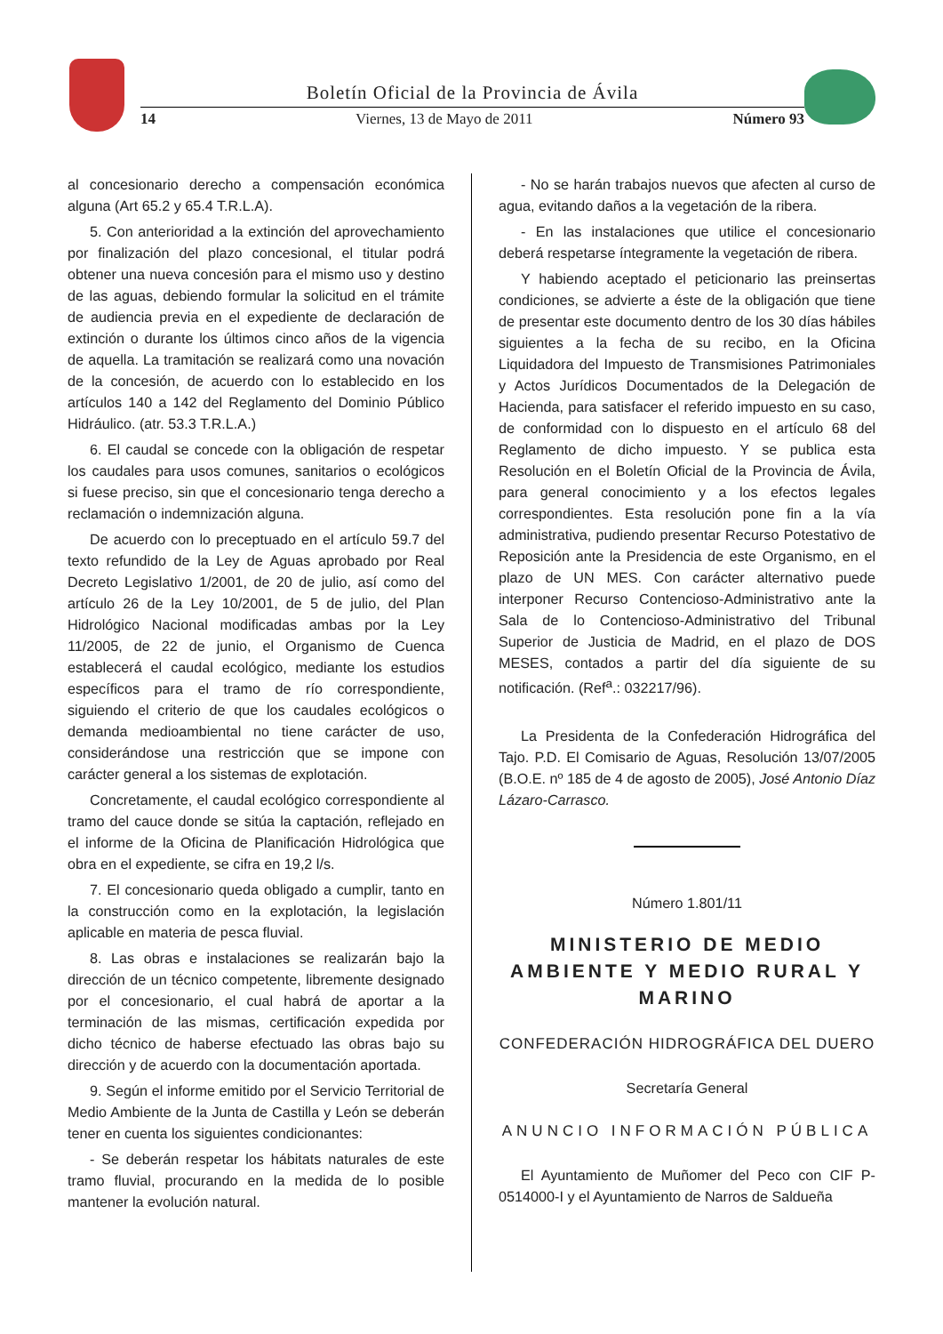Boletín Oficial de la Provincia de Ávila
14 Viernes, 13 de Mayo de 2011 Número 93
al concesionario derecho a compensación económica alguna (Art 65.2 y 65.4 T.R.L.A).
5. Con anterioridad a la extinción del aprovechamiento por finalización del plazo concesional, el titular podrá obtener una nueva concesión para el mismo uso y destino de las aguas, debiendo formular la solicitud en el trámite de audiencia previa en el expediente de declaración de extinción o durante los últimos cinco años de la vigencia de aquella. La tramitación se realizará como una novación de la concesión, de acuerdo con lo establecido en los artículos 140 a 142 del Reglamento del Dominio Público Hidráulico. (atr. 53.3 T.R.L.A.)
6. El caudal se concede con la obligación de respetar los caudales para usos comunes, sanitarios o ecológicos si fuese preciso, sin que el concesionario tenga derecho a reclamación o indemnización alguna.
De acuerdo con lo preceptuado en el artículo 59.7 del texto refundido de la Ley de Aguas aprobado por Real Decreto Legislativo 1/2001, de 20 de julio, así como del artículo 26 de la Ley 10/2001, de 5 de julio, del Plan Hidrológico Nacional modificadas ambas por la Ley 11/2005, de 22 de junio, el Organismo de Cuenca establecerá el caudal ecológico, mediante los estudios específicos para el tramo de río correspondiente, siguiendo el criterio de que los caudales ecológicos o demanda medioambiental no tiene carácter de uso, considerándose una restricción que se impone con carácter general a los sistemas de explotación.
Concretamente, el caudal ecológico correspondiente al tramo del cauce donde se sitúa la captación, reflejado en el informe de la Oficina de Planificación Hidrológica que obra en el expediente, se cifra en 19,2 l/s.
7. El concesionario queda obligado a cumplir, tanto en la construcción como en la explotación, la legislación aplicable en materia de pesca fluvial.
8. Las obras e instalaciones se realizarán bajo la dirección de un técnico competente, libremente designado por el concesionario, el cual habrá de aportar a la terminación de las mismas, certificación expedida por dicho técnico de haberse efectuado las obras bajo su dirección y de acuerdo con la documentación aportada.
9. Según el informe emitido por el Servicio Territorial de Medio Ambiente de la Junta de Castilla y León se deberán tener en cuenta los siguientes condicionantes:
- Se deberán respetar los hábitats naturales de este tramo fluvial, procurando en la medida de lo posible mantener la evolución natural.
- No se harán trabajos nuevos que afecten al curso de agua, evitando daños a la vegetación de la ribera.
- En las instalaciones que utilice el concesionario deberá respetarse íntegramente la vegetación de ribera.
Y habiendo aceptado el peticionario las preinsertas condiciones, se advierte a éste de la obligación que tiene de presentar este documento dentro de los 30 días hábiles siguientes a la fecha de su recibo, en la Oficina Liquidadora del Impuesto de Transmisiones Patrimoniales y Actos Jurídicos Documentados de la Delegación de Hacienda, para satisfacer el referido impuesto en su caso, de conformidad con lo dispuesto en el artículo 68 del Reglamento de dicho impuesto. Y se publica esta Resolución en el Boletín Oficial de la Provincia de Ávila, para general conocimiento y a los efectos legales correspondientes. Esta resolución pone fin a la vía administrativa, pudiendo presentar Recurso Potestativo de Reposición ante la Presidencia de este Organismo, en el plazo de UN MES. Con carácter alternativo puede interponer Recurso Contencioso-Administrativo ante la Sala de lo Contencioso-Administrativo del Tribunal Superior de Justicia de Madrid, en el plazo de DOS MESES, contados a partir del día siguiente de su notificación. (Ref<sup>a</sup>.: 032217/96).
La Presidenta de la Confederación Hidrográfica del Tajo. P.D. El Comisario de Aguas, Resolución 13/07/2005 (B.O.E. nº 185 de 4 de agosto de 2005), José Antonio Díaz Lázaro-Carrasco.
Número 1.801/11
MINISTERIO DE MEDIO AMBIENTE Y MEDIO RURAL Y MARINO
CONFEDERACIÓN HIDROGRÁFICA DEL DUERO
Secretaría General
ANUNCIO INFORMACIÓN PÚBLICA
El Ayuntamiento de Muñomer del Peco con CIF P-0514000-I y el Ayuntamiento de Narros de Saldueña